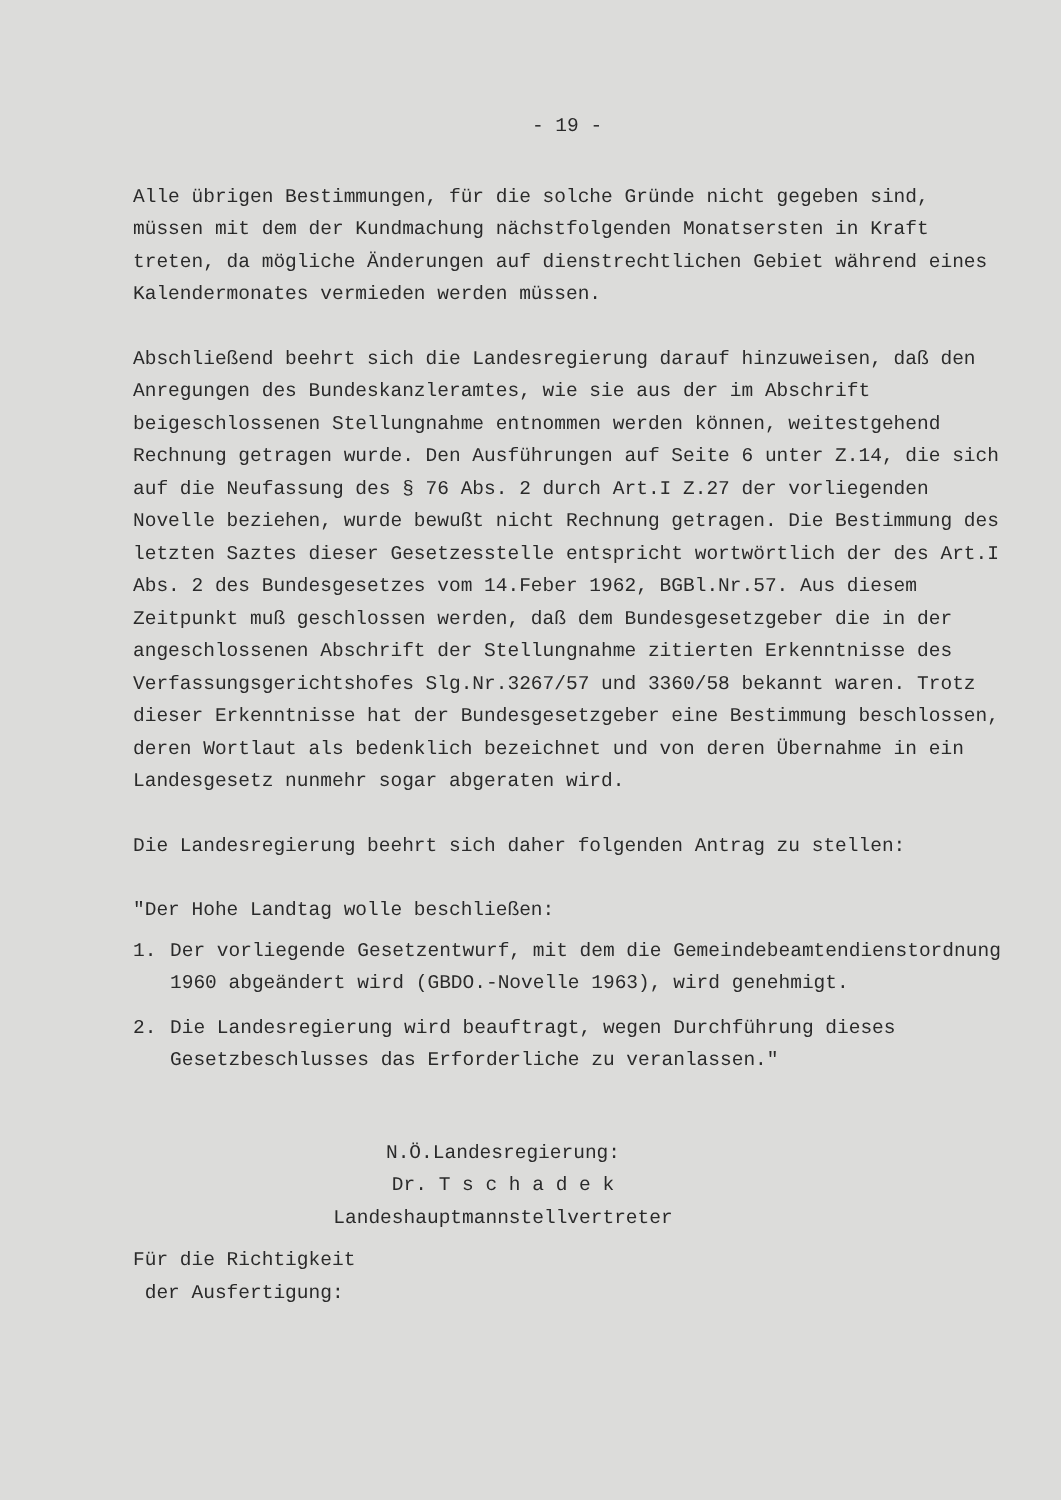- 19 -
Alle übrigen Bestimmungen, für die solche Gründe nicht gegeben sind, müssen mit dem der Kundmachung nächstfolgenden Monatsersten in Kraft treten, da mögliche Änderungen auf dienstrechtlichen Gebiet während eines Kalendermonates vermieden werden müssen.
Abschließend beehrt sich die Landesregierung darauf hinzuweisen, daß den Anregungen des Bundeskanzleramtes, wie sie aus der im Abschrift beigeschlossenen Stellungnahme entnommen werden können, weitestgehend Rechnung getragen wurde. Den Ausführungen auf Seite 6 unter Z.14, die sich auf die Neufassung des § 76 Abs. 2 durch Art.I Z.27 der vorliegenden Novelle beziehen, wurde bewußt nicht Rechnung getragen. Die Bestimmung des letzten Saztes dieser Gesetzesstelle entspricht wortwörtlich der des Art.I Abs. 2 des Bundesgesetzes vom 14.Feber 1962, BGBl.Nr.57. Aus diesem Zeitpunkt muß geschlossen werden, daß dem Bundesgesetzgeber die in der angeschlossenen Abschrift der Stellungnahme zitierten Erkenntnisse des Verfassungsgerichtshofes Slg.Nr.3267/57 und 3360/58 bekannt waren. Trotz dieser Erkenntnisse hat der Bundesgesetzgeber eine Bestimmung beschlossen, deren Wortlaut als bedenklich bezeichnet und von deren Übernahme in ein Landesgesetz nunmehr sogar abgeraten wird.
Die Landesregierung beehrt sich daher folgenden Antrag zu stellen:
"Der Hohe Landtag wolle beschließen:
1. Der vorliegende Gesetzentwurf, mit dem die Gemeindebeamtendienstordnung 1960 abgeändert wird (GBDO.-Novelle 1963), wird genehmigt.
2. Die Landesregierung wird beauftragt, wegen Durchführung dieses Gesetzbeschlusses das Erforderliche zu veranlassen."
N.Ö.Landesregierung:
Dr. T s c h a d e k
Landeshauptmannstellvertreter
Für die Richtigkeit
der Ausfertigung: